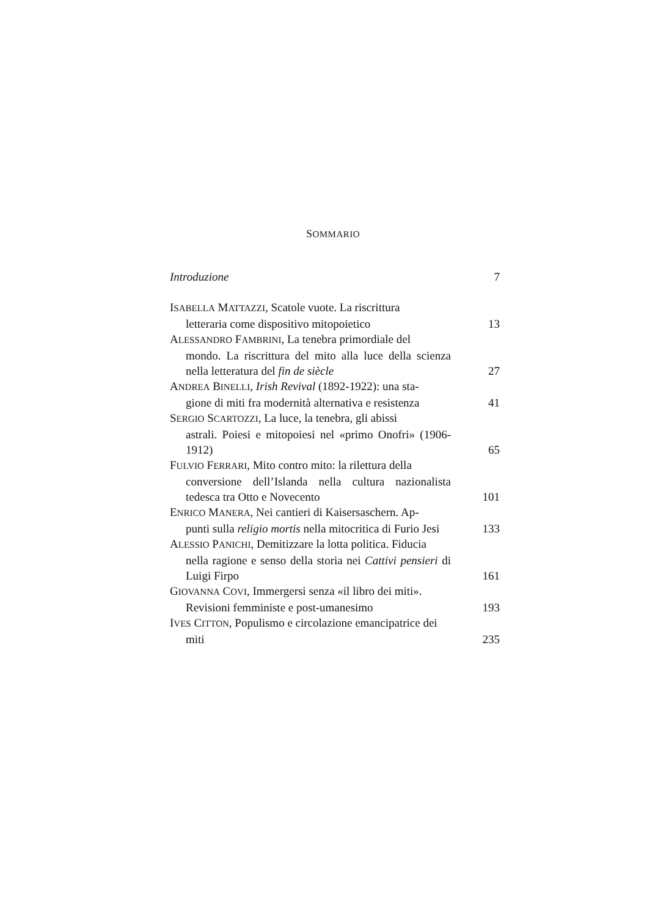SOMMARIO
Introduzione
7
ISABELLA MATTAZZI, Scatole vuote. La riscrittura
letteraria come dispositivo mitopoietico
13
ALESSANDRO FAMBRINI, La tenebra primordiale del
mondo. La riscrittura del mito alla luce della scienza nella letteratura del fin de siècle
27
ANDREA BINELLI, Irish Revival (1892-1922): una sta-
gione di miti fra modernità alternativa e resistenza
41
SERGIO SCARTOZZI, La luce, la tenebra, gli abissi
astrali. Poiesi e mitopoiesi nel «primo Onofri» (1906-1912)
65
FULVIO FERRARI, Mito contro mito: la rilettura della
conversione dell’Islanda nella cultura nazionalista tedesca tra Otto e Novecento
101
ENRICO MANERA, Nei cantieri di Kaisersaschern. Ap-
punti sulla religio mortis nella mitocritica di Furio Jesi
133
ALESSIO PANICHI, Demitizzare la lotta politica. Fiducia
nella ragione e senso della storia nei Cattivi pensieri di Luigi Firpo
161
GIOVANNA COVI, Immergersi senza «il libro dei miti».
Revisioni femministe e post-umanesimo
193
IVES CITTON, Populismo e circolazione emancipatrice dei
miti
235